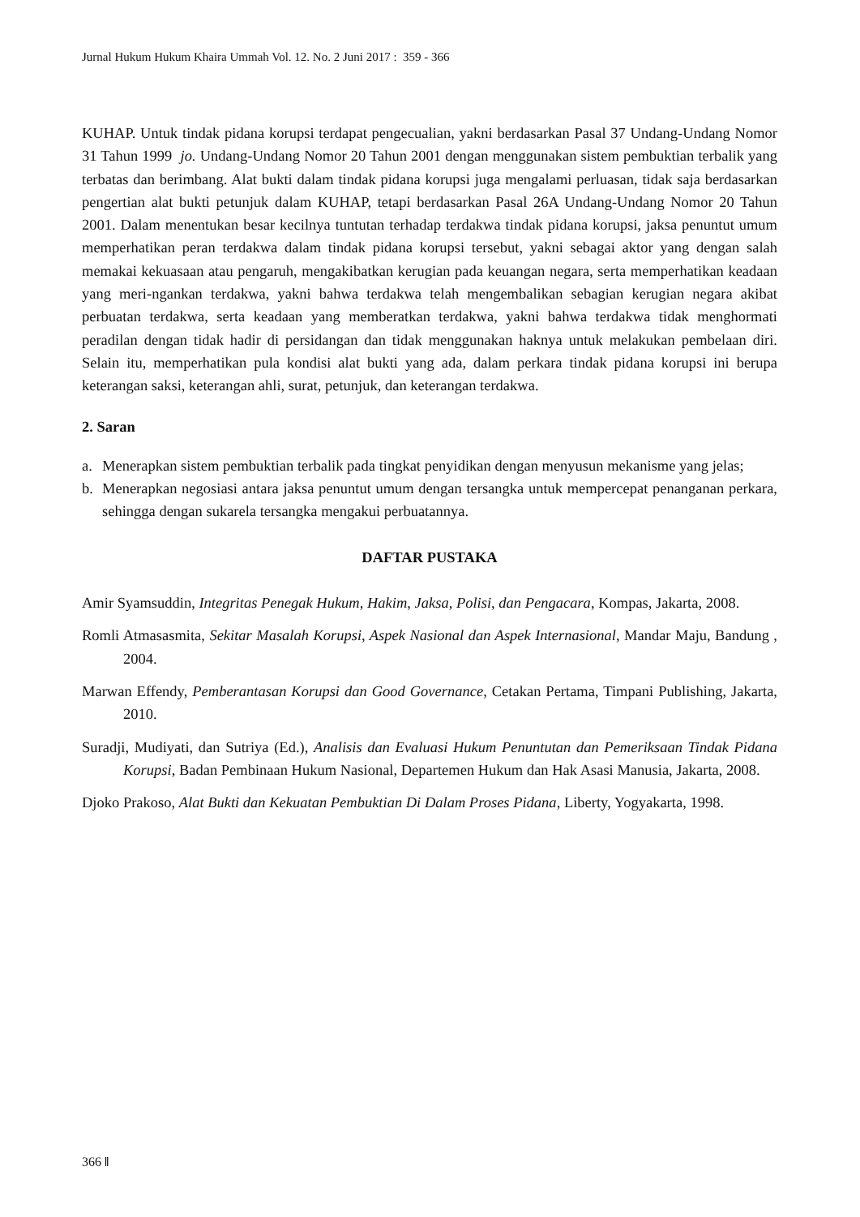Jurnal Hukum Hukum Khaira Ummah Vol. 12. No. 2 Juni 2017 : 359 - 366
KUHAP. Untuk tindak pidana korupsi terdapat pengecualian, yakni berdasarkan Pasal 37 Undang-Undang Nomor 31 Tahun 1999 jo. Undang-Undang Nomor 20 Tahun 2001 dengan menggunakan sistem pembuktian terbalik yang terbatas dan berimbang. Alat bukti dalam tindak pidana korupsi juga mengalami perluasan, tidak saja berdasarkan pengertian alat bukti petunjuk dalam KUHAP, tetapi berdasarkan Pasal 26A Undang-Undang Nomor 20 Tahun 2001. Dalam menentukan besar kecilnya tuntutan terhadap terdakwa tindak pidana korupsi, jaksa penuntut umum memperhatikan peran terdakwa dalam tindak pidana korupsi tersebut, yakni sebagai aktor yang dengan salah memakai kekuasaan atau pengaruh, mengakibatkan kerugian pada keuangan negara, serta memperhatikan keadaan yang meri-ngankan terdakwa, yakni bahwa terdakwa telah mengembalikan sebagian kerugian negara akibat perbuatan terdakwa, serta keadaan yang memberatkan terdakwa, yakni bahwa terdakwa tidak menghormati peradilan dengan tidak hadir di persidangan dan tidak menggunakan haknya untuk melakukan pembelaan diri. Selain itu, memperhatikan pula kondisi alat bukti yang ada, dalam perkara tindak pidana korupsi ini berupa keterangan saksi, keterangan ahli, surat, petunjuk, dan keterangan terdakwa.
2. Saran
a. Menerapkan sistem pembuktian terbalik pada tingkat penyidikan dengan menyusun mekanisme yang jelas;
b. Menerapkan negosiasi antara jaksa penuntut umum dengan tersangka untuk mempercepat penanganan perkara, sehingga dengan sukarela tersangka mengakui perbuatannya.
DAFTAR PUSTAKA
Amir Syamsuddin, Integritas Penegak Hukum, Hakim, Jaksa, Polisi, dan Pengacara, Kompas, Jakarta, 2008.
Romli Atmasasmita, Sekitar Masalah Korupsi, Aspek Nasional dan Aspek Internasional, Mandar Maju, Bandung , 2004.
Marwan Effendy, Pemberantasan Korupsi dan Good Governance, Cetakan Pertama, Timpani Publishing, Jakarta, 2010.
Suradji, Mudiyati, dan Sutriya (Ed.), Analisis dan Evaluasi Hukum Penuntutan dan Pemeriksaan Tindak Pidana Korupsi, Badan Pembinaan Hukum Nasional, Departemen Hukum dan Hak Asasi Manusia, Jakarta, 2008.
Djoko Prakoso, Alat Bukti dan Kekuatan Pembuktian Di Dalam Proses Pidana, Liberty, Yogyakarta, 1998.
366 ‖